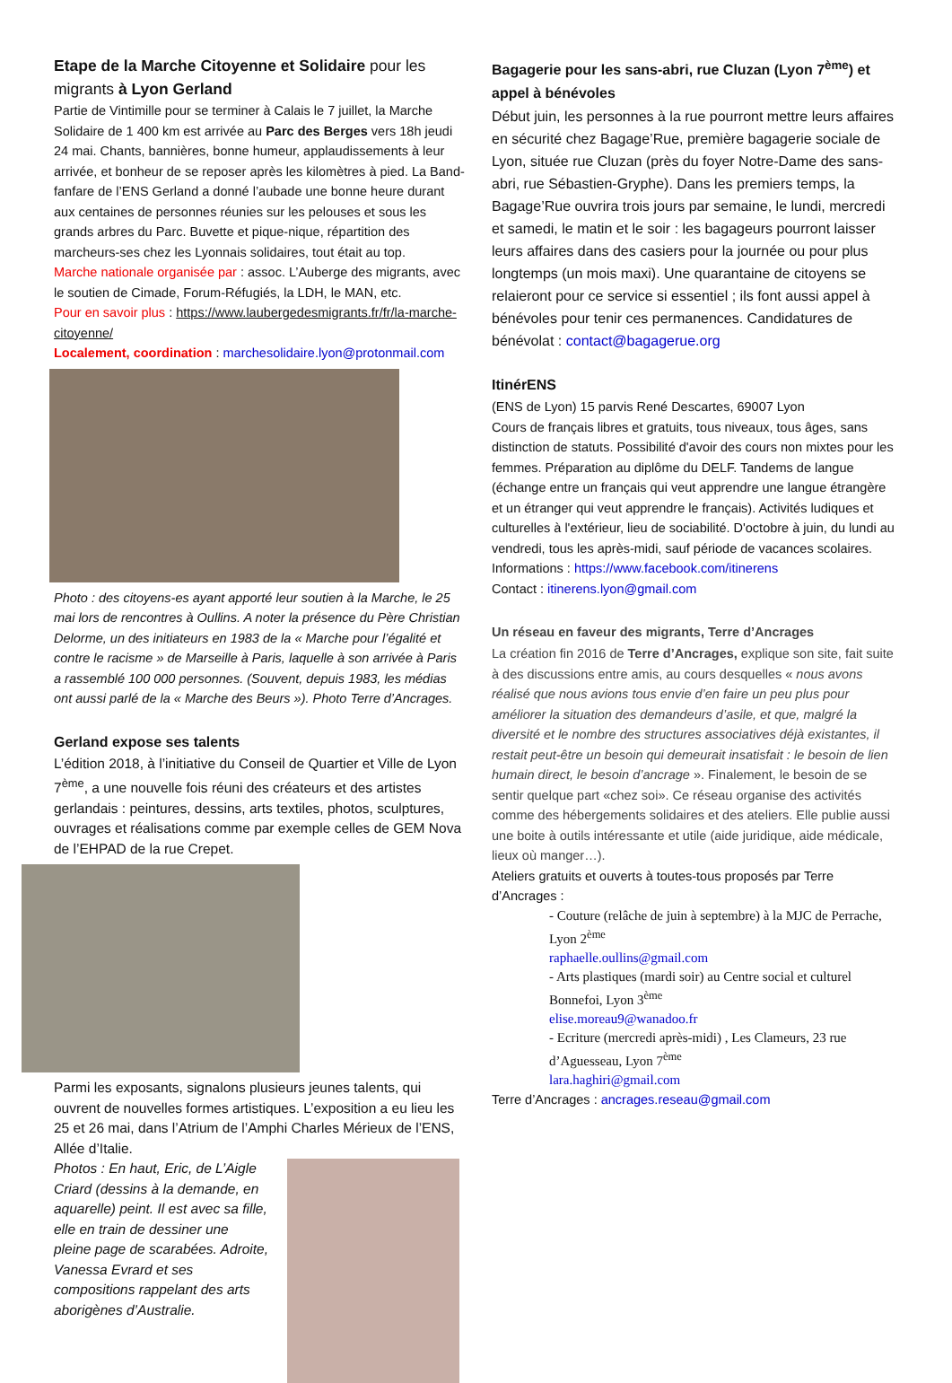Etape de la Marche Citoyenne et Solidaire pour les migrants à Lyon Gerland
Partie de Vintimille pour se terminer à Calais le 7 juillet, la Marche Solidaire de 1 400 km est arrivée au Parc des Berges vers 18h jeudi 24 mai. Chants, bannières, bonne humeur, applaudissements à leur arrivée, et bonheur de se reposer après les kilomètres à pied. La Band-fanfare de l’ENS Gerland a donné l’aubade une bonne heure durant aux centaines de personnes réunies sur les pelouses et sous les grands arbres du Parc. Buvette et pique-nique, répartition des marcheurs-ses chez les Lyonnais solidaires, tout était au top.
Marche nationale organisée par : assoc. L’Auberge des migrants, avec le soutien de Cimade, Forum-Réfugiés, la LDH, le MAN, etc.
Pour en savoir plus : https://www.laubergedesmigrants.fr/fr/la-marche-citoyenne/
Localement, coordination : marchesolidaire.lyon@protonmail.com
Photo : des citoyens-es ayant apporté leur soutien à la Marche, le 25 mai lors de rencontres à Oullins. A noter la présence du Père Christian Delorme, un des initiateurs en 1983 de la « Marche pour l’égalité et contre le racisme » de Marseille à Paris, laquelle à son arrivée à Paris a rassemblé 100 000 personnes. (Souvent, depuis 1983, les médias ont aussi parlé de la « Marche des Beurs »). Photo Terre d’Ancrages.
Gerland expose ses talents
L’édition 2018, à l’initiative du Conseil de Quartier et Ville de Lyon 7<sup>ème</sup>, a une nouvelle fois réuni des créateurs et des artistes gerlandais : peintures, dessins, arts textiles, photos, sculptures, ouvrages et réalisations comme par exemple celles de GEM Nova de l’EHPAD de la rue Crepet.
Parmi les exposants, signalons plusieurs jeunes talents, qui ouvrent de nouvelles formes artistiques. L’exposition a eu lieu les 25 et 26 mai, dans l’Atrium de l’Amphi Charles Mérieux de l’ENS, Allée d’Italie.
Photos : En haut, Eric, de L’Aigle Criard (dessins à la demande, en aquarelle) peint. Il est avec sa fille, elle en train de dessiner une pleine page de scarabées. Adroite, Vanessa Evrard et ses compositions rappelant des arts aborigènes d’Australie.
Bagagerie pour les sans-abri, rue Cluzan (Lyon 7<sup>ème</sup>) et appel à bénévoles
Début juin, les personnes à la rue pourront mettre leurs affaires en sécurité chez Bagage’Rue, première bagagerie sociale de Lyon, située rue Cluzan (près du foyer Notre-Dame des sans-abri, rue Sébastien-Gryphe). Dans les premiers temps, la Bagage’Rue ouvrira trois jours par semaine, le lundi, mercredi et samedi, le matin et le soir : les bagageurs pourront laisser leurs affaires dans des casiers pour la journée ou pour plus longtemps (un mois maxi). Une quarantaine de citoyens se relaieront pour ce service si essentiel ; ils font aussi appel à bénévoles pour tenir ces permanences. Candidatures de bénévolat : contact@bagagerue.org
ItinérENS
(ENS de Lyon) 15 parvis René Descartes, 69007 Lyon
Cours de français libres et gratuits, tous niveaux, tous âges, sans distinction de statuts. Possibilité d'avoir des cours non mixtes pour les femmes. Préparation au diplôme du DELF. Tandems de langue (échange entre un français qui veut apprendre une langue étrangère et un étranger qui veut apprendre le français). Activités ludiques et culturelles à l'extérieur, lieu de sociabilité. D'octobre à juin, du lundi au vendredi, tous les après-midi, sauf période de vacances scolaires.
Informations : https://www.facebook.com/itinerens
Contact : itinerens.lyon@gmail.com
Un réseau en faveur des migrants, Terre d’Ancrages
La création fin 2016 de Terre d’Ancrages, explique son site, fait suite à des discussions entre amis, au cours desquelles « nous avons réalisé que nous avions tous envie d’en faire un peu plus pour améliorer la situation des demandeurs d’asile, et que, malgré la diversité et le nombre des structures associatives déjà existantes, il restait peut-être un besoin qui demeurait insatisfait : le besoin de lien humain direct, le besoin d’ancrage ». Finalement, le besoin de se sentir quelque part «chez soi». Ce réseau organise des activités comme des hébergements solidaires et des ateliers. Elle publie aussi une boite à outils intéressante et utile (aide juridique, aide médicale, lieux où manger…).
Ateliers gratuits et ouverts à toutes-tous proposés par Terre d’Ancrages :
- Couture (relâche de juin à septembre) à la MJC de Perrache, Lyon 2<sup>ème</sup>
raphaelle.oullins@gmail.com
- Arts plastiques (mardi soir) au Centre social et culturel Bonnefoi, Lyon 3<sup>ème</sup>
elise.moreau9@wanadoo.fr
- Ecriture (mercredi après-midi) , Les Clameurs, 23 rue d’Aguesseau, Lyon 7<sup>ème</sup>
lara.haghiri@gmail.com
Terre d’Ancrages : ancrages.reseau@gmail.com